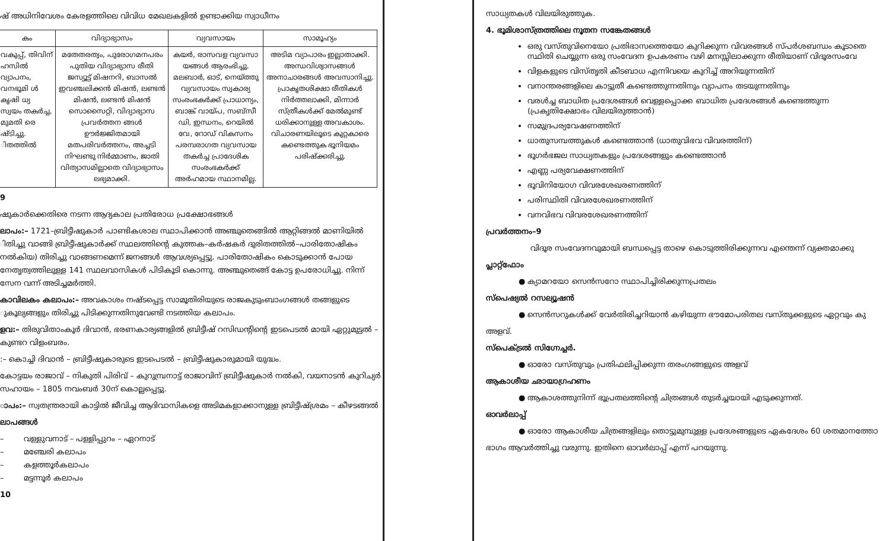ഷ് അധിനിവേശം കേരളത്തിലെ വിവിധ മേഖലകളിൽ ഉണ്ടാക്കിയ സ്വാധീനം
| കം | വിദ്യാഭ്യാസം | വ്യവസായം | സാമൂഹ്യം |
| --- | --- | --- | --- |
| വകുപ്പ്, തിവിന് ഹസിൽ വ്യാപനം, വനഭൂമി ൾ കൃഷി ധ്യ സ്വയം തകർച്ച, മുമതി രെ ഷ്ടിച്ചു. ിതത്തിൽ | മതേതരത്വം, പുരോഗമനപരം പുതിയ വിദ്യാഭ്യാസ രീതി ജസ്യൂട്ട് മിഷനറി, ബാസൽ ഇവഞ്ചലിക്കൻ മിഷൻ, ലണ്ടൻ മിഷൻ, ലണ്ടൻ മിഷൻ സൊസൈറ്റി, വിദ്യാഭ്യാസ പ്രവർത്തന ങ്ങൾ ഊർജ്ജിതമായി മതപരിവർത്തനം, അച്ചടി നിഘണ്ടു നിർമ്മാണം, ജാതി വിത്യാസമില്ലാതെ വിദ്യാഭ്യാസം ലഭ്യമാക്കി. | കയർ, രാസവള വ്യവസാ യങ്ങൾ ആരംഭിച്ചു. മലബാർ, ഓട്, നെയ്ത്തു വ്യവസായം സ്വകാര്യ സംരംഭകർക്ക് പ്രാധാന്യം, ബാങ്ക് വായ്പ, സബ്സീ ഡി, ഇന്ധനം, റെയിൽ വേ, റോഡ് വികസനം പരമ്പരാഗത വ്യവസായ തകർച്ച പ്രാദേശിക സംരംഭകർക്ക് അർഹമായ സ്ഥാനമില്ല. | അടിമ വ്യാപാരം ഇല്ലാതാക്കി. അന്ധവിശ്വാസങ്ങൾ അനാചാരങ്ങൾ അവസാനിച്ചു. പ്രാകൃതശിക്ഷാ രീതികൾ നിർത്തലാക്കി, മിന്നാർ സ്ത്രീകൾക്ക് മേൽമുണ്ട് ധരിക്കാനുള്ള അവകാശം. വിചാരണയിലൂടെ കുറ്റകാരെ കണ്ടെത്തുക ഭൂനിയമം പരിഷ്ക്കരിച്ചു. |
9
ഷുകാർക്കെതിരെ നടന്ന ആദ്യകാല പ്രതിരോധ പ്രക്ഷോഭങ്ങൾ
ലാപം:– 1721–ബ്രിട്ടീഷുകാർ പാണ്ടികശാല സ്ഥാപിക്കാൻ അഞ്ചുതെങ്ങിൽ ആറ്റിങ്ങൽ മാണിയിൽ ിതിച്ചു വാങ്ങി ബ്രിട്ടീഷുകാർക്ക് സ്ഥലത്തിന്റെ കുത്തക–കർഷകർ ദുരിതത്തിൽ–പാരിതോഷികം നൽകിയ) തിരിച്ചു വാങ്ങണമെന്ന് ജനങ്ങൾ ആവശ്യപ്പെട്ടു. പാരിതോഷികം കൊടുക്കാൻ പോയ നേതൃത്വത്തിലുള്ള 141 സ്ഥലവാസികൾ പിടികൂടി കൊന്നു. അഞ്ചുതെങ്ങ് കോട്ട ഉപരോധിച്ചു. നിന്ന് സേന വന്ന് അടിച്ചമർത്തി.
കാവിലകം കലാപം:– അവകാശം നഷ്ടപ്പെട്ട സാമൂതിരിയുടെ രാജകുടുംബാംഗങ്ങൾ തങ്ങളുടെ ുകൂല്യങ്ങളും തിരിച്ചു പിടിക്കുന്നതിനുവേണ്ടി നടത്തിയ കലാപം.
ളവ:– തിരുവിതാംകൂർ ദിവാൻ, ഭരണകാര്യങ്ങളിൽ ബ്രിട്ടീഷ് റസിഡന്റിന്റെ ഇടപെടൽ മായി ഏറ്റുമുട്ടൽ – കുണ്ടറ വിളംബരം.
:– കൊച്ചി ദിവാൻ – ബ്രിട്ടീഷുകാരുടെ ഇടപെടൽ – ബ്രിട്ടീഷുകാരുമായി യുദ്ധം.
കോട്ടയം രാജാവ് – നികുതി പിരിവ് – കുറുമ്പ്രനാട്ട് രാജാവിന് ബ്രിട്ടീഷുകാർ നൽകി, വയനാടൻ കുറിച്യർ സഹായം – 1805 നവംബർ 30ന് കൊല്ലപ്പെട്ടു.
ാപം:– സ്വതന്ത്രരായി കാട്ടിൽ ജീവിച്ച ആദിവാസികളെ അടിമകളാക്കാനുള്ള ബ്രിട്ടീഷ്ശ്രമം – കീഴടങ്ങൽ
ലാപങ്ങൾ
– വള്ളുവനാട് – പള്ളിപ്പുറം – ഏറനാട്
– മഞ്ചേരി കലാപം
– കളത്തൂർകലാപം
– മട്ടന്നൂർ കലാപം
10
സാധ്യതകൾ വിലയിരുത്തുക.
4. ഭൂമിശാസ്ത്രത്തിലെ നൂതന സങ്കേതങ്ങൾ
ഒരു വസ്തുവിനെയോ പ്രതിഭാസത്തെയോ കുറിക്കുന്ന വിവരങ്ങൾ സ്പർശബന്ധം കൂടാതെ
സ്ഥിതി ചെയ്യുന്ന ഒരു സംവേദന ഉപകരണം വഴി മനസ്സിലാക്കുന്ന രീതിയാണ് വിദൂരസംവേ
വിളകളുടെ വിസ്തൃതി കീടബാധ എന്നിവയെ കുറിച്ച് അറിയുന്നതിന്
വനാന്തരങ്ങളിലെ കാട്ടുതീ കണ്ടെത്തുന്നതിനും വ്യാപനം തടയുന്നതിനും
വരൾച്ച ബാധിത പ്രദേശങ്ങൾ വെള്ളപ്പൊക്ക ബാധിത പ്രദേശങ്ങൾ കണ്ടെത്തുന്ന
(പ്രകൃതിക്ഷോഭം വിലയിരുത്താൻ)
സമുദ്രപര്യവേഷണത്തിന്
ധാതുസമ്പത്തുകൾ കണ്ടെത്താൻ (ധാതുവിഭവ വിവരത്തിന്)
ഭൂഗർഭജല സാധ്യതകളും പ്രദേശങ്ങളും കണ്ടെത്താൻ
എണ്ണ പര്യവേക്ഷണത്തിന്
ഭൂവിനിയോഗ വിവരശേഖരണത്തിന്
പരിസ്ഥിതി വിവരശേഖരണത്തിന്
വനവിഭവ വിവരശേഖരണത്തിന്
പ്രവർത്തനം–9
വിദൂര സംവേദനവുമായി ബന്ധപ്പെട്ട താഴെ കൊടുത്തിരിക്കുന്നവ എന്തെന്ന് വ്യക്തമാക്കു
പ്ലാറ്റ്ഫോം
● ക്യാമറയോ സെൻസറോ സ്ഥാപിച്ചിരിക്കുന്നപ്രതലം
സ്പെഷ്യൽ റസല്യൂഷൻ
● സെൻസറുകൾക്ക് വേർതിരിച്ചറിയാൻ കഴിയുന്ന ഭൗമോപരിതല വസ്തുക്കളുടെ ഏറ്റവും കു
അളവ്.
സ്പെക്ട്രൽ സിഗ്നേച്ചർ.
● ഓരോ വസ്തുവും പ്രതിഫലിപ്പിക്കുന്ന തരംഗങ്ങളുടെ അളവ്
ആകാശീയ ഛായാഗ്രഹണം
● ആകാശത്തുനിന്ന് ഭൂപ്രതലത്തിന്റെ ചിത്രങ്ങൾ തുടർച്ചയായി എടുക്കുന്നത്.
ഓവർലാപ്പ്
● ഓരോ ആകാശീയ ചിത്രങ്ങളിലും തൊട്ടുമുമ്പുള്ള പ്രദേശങ്ങളുടെ ഏകദേശം 60 ശതമാനത്തോ
ഭാഗം ആവർത്തിച്ചു വരുന്നു. ഇതിനെ ഓവർലാപ്പ് എന്ന് പറയുന്നു.